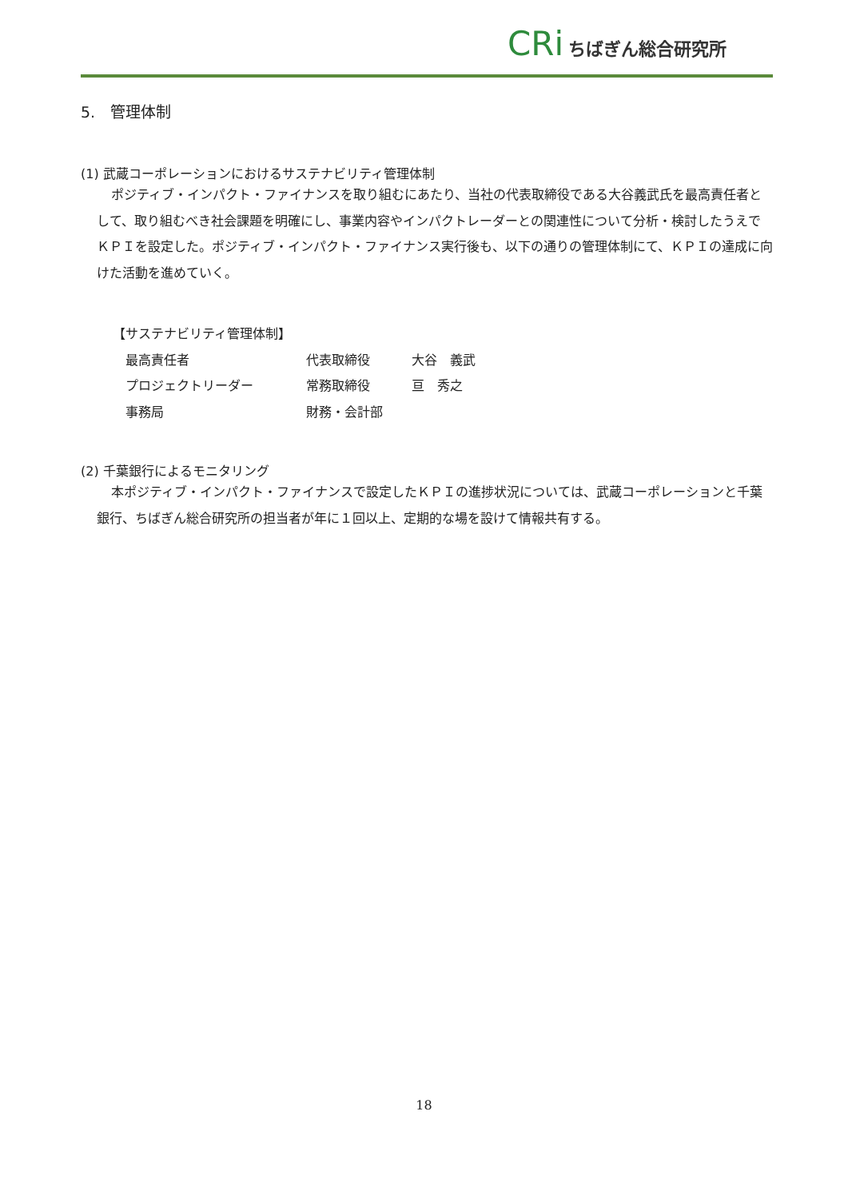CRi ちばぎん総合研究所
5.　管理体制
(1) 武蔵コーポレーションにおけるサステナビリティ管理体制
ポジティブ・インパクト・ファイナンスを取り組むにあたり、当社の代表取締役である大谷義武氏を最高責任者として、取り組むべき社会課題を明確にし、事業内容やインパクトレーダーとの関連性について分析・検討したうえでＫＰＩを設定した。ポジティブ・インパクト・ファイナンス実行後も、以下の通りの管理体制にて、ＫＰＩの達成に向けた活動を進めていく。
【サステナビリティ管理体制】
| 最高責任者 | 代表取締役 | 大谷 義武 |
| プロジェクトリーダー | 常務取締役 | 亘 秀之 |
| 事務局 | 財務・会計部 | |
(2) 千葉銀行によるモニタリング
本ポジティブ・インパクト・ファイナンスで設定したＫＰＩの進捗状況については、武蔵コーポレーションと千葉銀行、ちばぎん総合研究所の担当者が年に１回以上、定期的な場を設けて情報共有する。
18